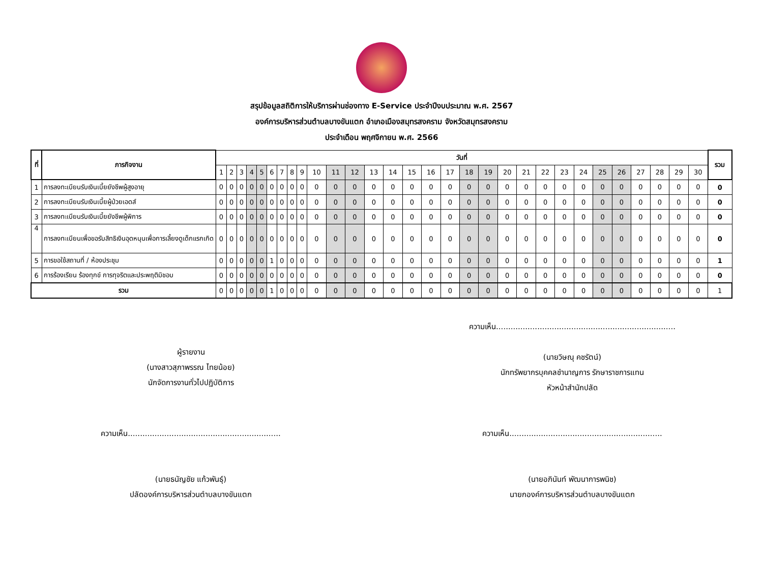สรุปข้อมูลสถิติการให้บริการผ่านช่องทาง E-Service ประจำปีงบประมาณ พ.ศ. 2567
องค์การบริหารส่วนตำบลบางขันแตก อำเภอเมืองสมุทรสงคราม จังหวัดสมุทรสงคราม
ประจำเดือน พฤศจิกายน พ.ศ. 2566
| ที่ | ภารกิจงาน | วันที่ | | | | | | | | | | | | | | | | | | | | | | | | | | | | | | รวม |
| --- | --- | --- | --- | --- | --- | --- | --- | --- | --- | --- | --- | --- | --- | --- | --- | --- | --- | --- | --- | --- | --- | --- | --- | --- | --- | --- | --- | --- | --- | --- | --- | --- |
| | | 1 | 2 | 3 | 4 | 5 | 6 | 7 | 8 | 9 | 10 | 11 | 12 | 13 | 14 | 15 | 16 | 17 | 18 | 19 | 20 | 21 | 22 | 23 | 24 | 25 | 26 | 27 | 28 | 29 | 30 | |
| 1 | การลงทะเบียนรับเงินเบี้ยยังชีพผู้สูงอายุ | 0 | 0 | 0 | 0 | 0 | 0 | 0 | 0 | 0 | 0 | 0 | 0 | 0 | 0 | 0 | 0 | 0 | 0 | 0 | 0 | 0 | 0 | 0 | 0 | 0 | 0 | 0 | 0 | 0 | 0 | 0 |
| 2 | การลงทะเบียนรับเงินเบี้ยผู้ป่วยเอดส์ | 0 | 0 | 0 | 0 | 0 | 0 | 0 | 0 | 0 | 0 | 0 | 0 | 0 | 0 | 0 | 0 | 0 | 0 | 0 | 0 | 0 | 0 | 0 | 0 | 0 | 0 | 0 | 0 | 0 | 0 | 0 |
| 3 | การลงทะเบียนรับเงินเบี้ยยังชีพผู้พิการ | 0 | 0 | 0 | 0 | 0 | 0 | 0 | 0 | 0 | 0 | 0 | 0 | 0 | 0 | 0 | 0 | 0 | 0 | 0 | 0 | 0 | 0 | 0 | 0 | 0 | 0 | 0 | 0 | 0 | 0 | 0 |
| 4 | การลงทะเบียนเพื่อขอรับสิทธิเงินอุดหนุนเพื่อการเลี้ยงดูเด็กแรกเกิด | 0 | 0 | 0 | 0 | 0 | 0 | 0 | 0 | 0 | 0 | 0 | 0 | 0 | 0 | 0 | 0 | 0 | 0 | 0 | 0 | 0 | 0 | 0 | 0 | 0 | 0 | 0 | 0 | 0 | 0 | 0 |
| 5 | การขอใช้สถานที่ / ห้องประชุม | 0 | 0 | 0 | 0 | 0 | 1 | 0 | 0 | 0 | 0 | 0 | 0 | 0 | 0 | 0 | 0 | 0 | 0 | 0 | 0 | 0 | 0 | 0 | 0 | 0 | 0 | 0 | 0 | 0 | 0 | 1 |
| 6 | การร้องเรียน ร้องทุกข์ การทุจริตและประพฤติมิชอบ | 0 | 0 | 0 | 0 | 0 | 0 | 0 | 0 | 0 | 0 | 0 | 0 | 0 | 0 | 0 | 0 | 0 | 0 | 0 | 0 | 0 | 0 | 0 | 0 | 0 | 0 | 0 | 0 | 0 | 0 | 0 |
| รวม | | 0 | 0 | 0 | 0 | 0 | 1 | 0 | 0 | 0 | 0 | 0 | 0 | 0 | 0 | 0 | 0 | 0 | 0 | 0 | 0 | 0 | 0 | 0 | 0 | 0 | 0 | 0 | 0 | 0 | 0 | 1 |
ผู้รายงาน
(นางสาวสุภาพรรณ ไทยน้อย)
นักจัดการงานทั่วไปปฏิบัติการ
ความเห็น..........................................................................
(นายวิษณุ คชรัตน์)
นักทรัพยากรบุคคลชำนาญการ รักษาราชการแทน
หัวหน้าสำนักปลัด
ความเห็น...............................................................
(นายธนัญชัย แก้วพันธุ์)
ปลัดองค์การบริหารส่วนตำบลบางขันแตก
ความเห็น...............................................................
(นายอภินันท์ พัฒนาการพนิช)
นายกองค์การบริหารส่วนตำบลบางขันแตก